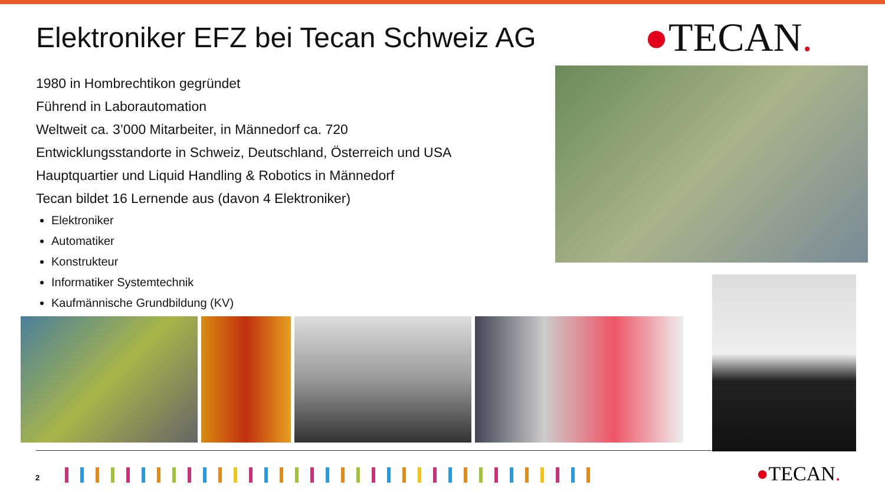Elektroniker EFZ bei Tecan Schweiz AG
●TECAN.
1980 in Hombrechtikon gegründet
Führend in Laborautomation
Weltweit ca. 3’000 Mitarbeiter, in Männedorf ca. 720
Entwicklungsstandorte in Schweiz, Deutschland, Österreich und USA
Hauptquartier und Liquid Handling & Robotics in Männedorf
Tecan bildet 16 Lernende aus (davon 4 Elektroniker)
Elektroniker
Automatiker
Konstrukteur
Informatiker Systemtechnik
Kaufmännische Grundbildung (KV)
2 ●TECAN.